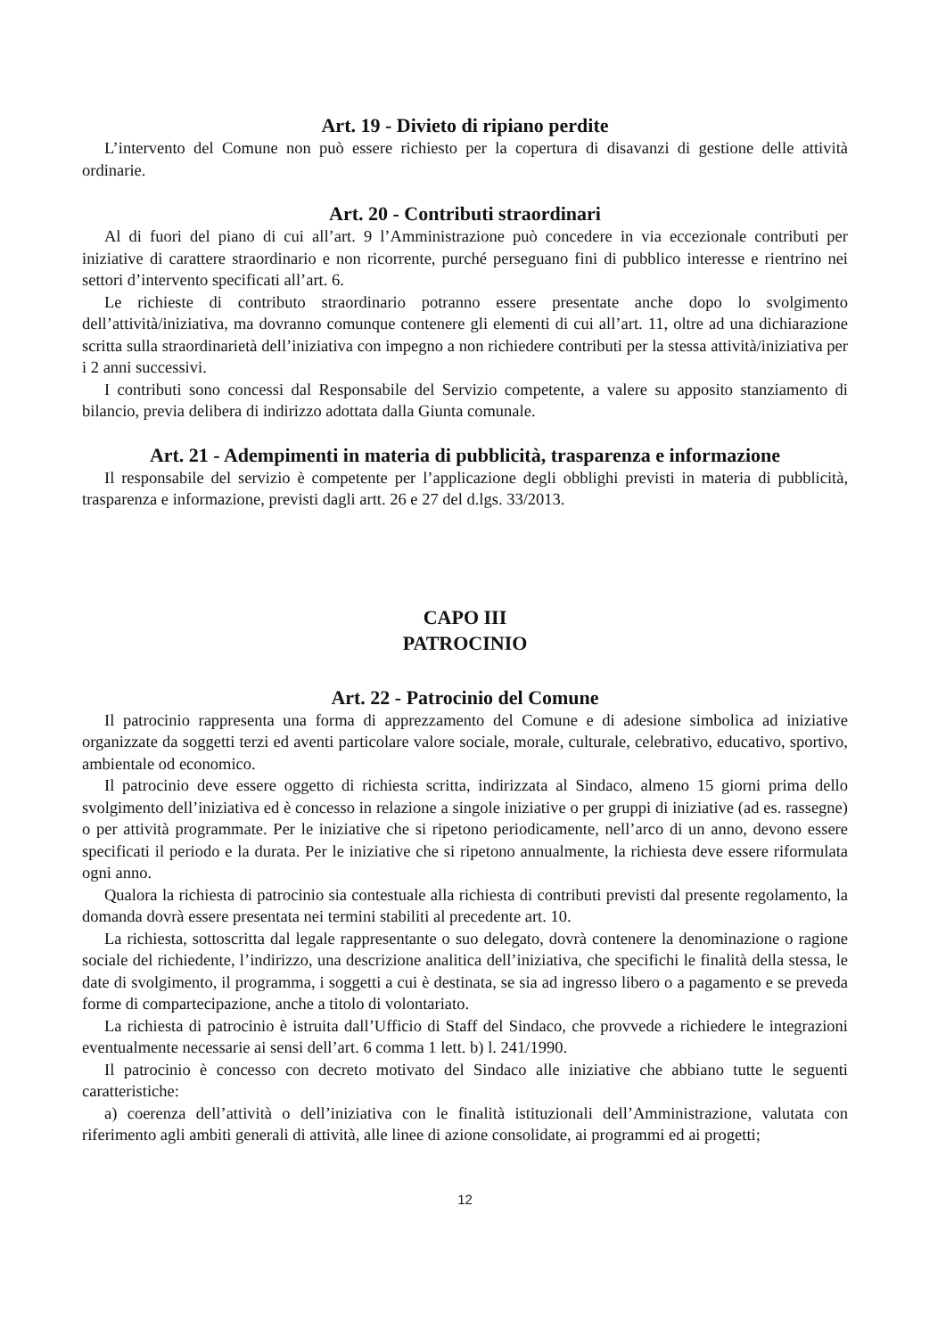Art. 19 - Divieto di ripiano perdite
L’intervento del Comune non può essere richiesto per la copertura di disavanzi di gestione delle attività ordinarie.
Art. 20 - Contributi straordinari
Al di fuori del piano di cui all’art. 9 l’Amministrazione può concedere in via eccezionale contributi per iniziative di carattere straordinario e non ricorrente, purché perseguano fini di pubblico interesse e rientrino nei settori d’intervento specificati all’art. 6.
Le richieste di contributo straordinario potranno essere presentate anche dopo lo svolgimento dell’attività/iniziativa, ma dovranno comunque contenere gli elementi di cui all’art. 11, oltre ad una dichiarazione scritta sulla straordinarietà dell’iniziativa con impegno a non richiedere contributi per la stessa attività/iniziativa per i 2 anni successivi.
I contributi sono concessi dal Responsabile del Servizio competente, a valere su apposito stanziamento di bilancio, previa delibera di indirizzo adottata dalla Giunta comunale.
Art. 21 - Adempimenti in materia di pubblicità, trasparenza e informazione
Il responsabile del servizio è competente per l’applicazione degli obblighi previsti in materia di pubblicità, trasparenza e informazione, previsti dagli artt. 26 e 27 del d.lgs. 33/2013.
CAPO III
PATROCINIO
Art. 22 - Patrocinio del Comune
Il patrocinio rappresenta una forma di apprezzamento del Comune e di adesione simbolica ad iniziative organizzate da soggetti terzi ed aventi particolare valore sociale, morale, culturale, celebrativo, educativo, sportivo, ambientale od economico.
Il patrocinio deve essere oggetto di richiesta scritta, indirizzata al Sindaco, almeno 15 giorni prima dello svolgimento dell’iniziativa ed è concesso in relazione a singole iniziative o per gruppi di iniziative (ad es. rassegne) o per attività programmate. Per le iniziative che si ripetono periodicamente, nell’arco di un anno, devono essere specificati il periodo e la durata. Per le iniziative che si ripetono annualmente, la richiesta deve essere riformulata ogni anno.
Qualora la richiesta di patrocinio sia contestuale alla richiesta di contributi previsti dal presente regolamento, la domanda dovrà essere presentata nei termini stabiliti al precedente art. 10.
La richiesta, sottoscritta dal legale rappresentante o suo delegato, dovrà contenere la denominazione o ragione sociale del richiedente, l’indirizzo, una descrizione analitica dell’iniziativa, che specifichi le finalità della stessa, le date di svolgimento, il programma, i soggetti a cui è destinata, se sia ad ingresso libero o a pagamento e se preveda forme di compartecipazione, anche a titolo di volontariato.
La richiesta di patrocinio è istruita dall’Ufficio di Staff del Sindaco, che provvede a richiedere le integrazioni eventualmente necessarie ai sensi dell’art. 6 comma 1 lett. b) l. 241/1990.
Il patrocinio è concesso con decreto motivato del Sindaco alle iniziative che abbiano tutte le seguenti caratteristiche:
a) coerenza dell’attività o dell’iniziativa con le finalità istituzionali dell’Amministrazione, valutata con riferimento agli ambiti generali di attività, alle linee di azione consolidate, ai programmi ed ai progetti;
12